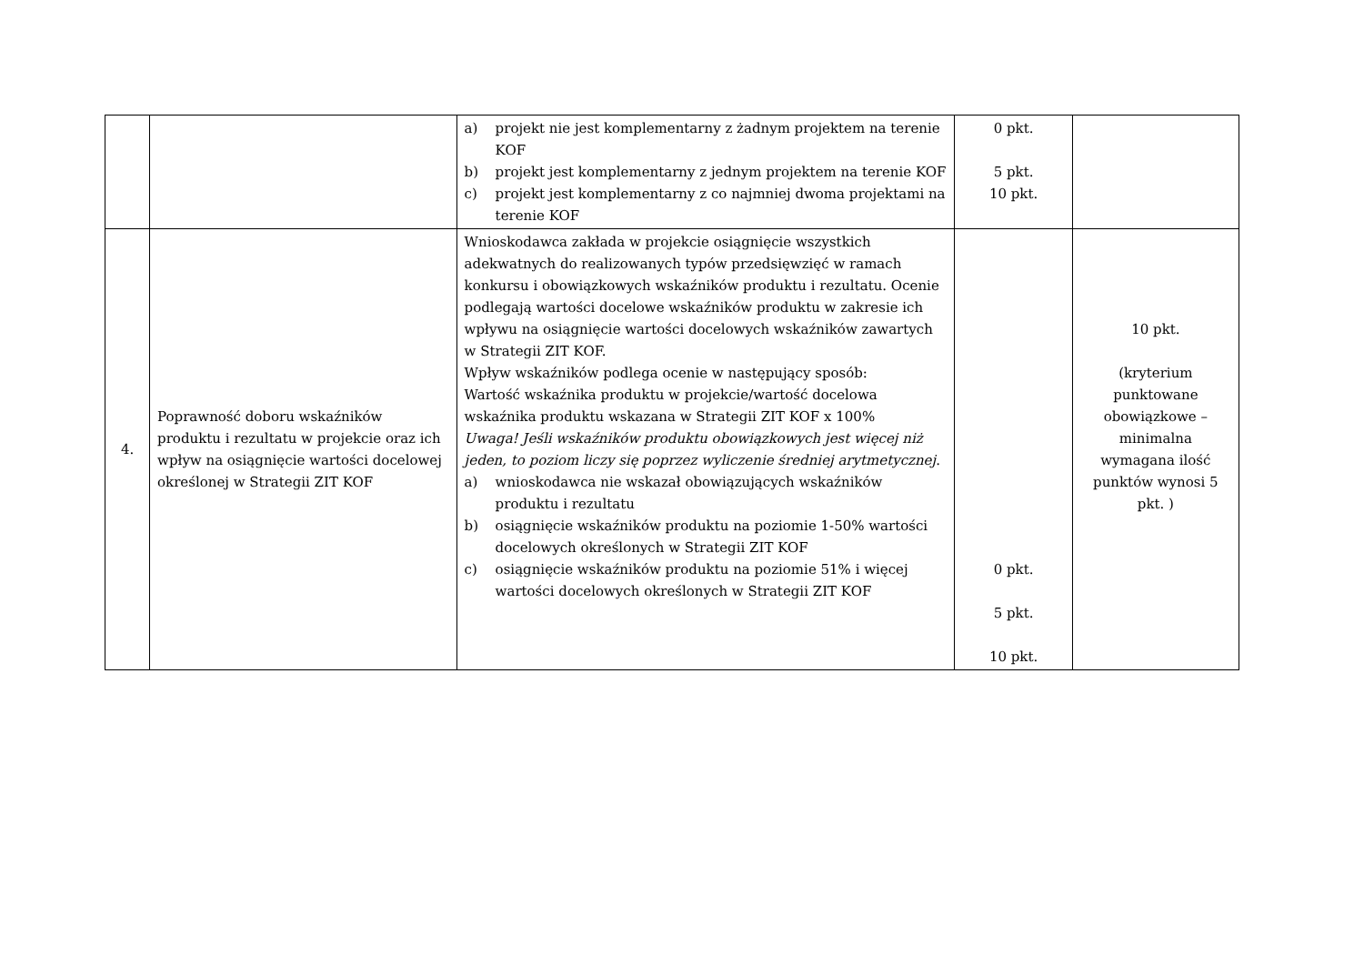| | | a) projekt nie jest komplementarny z żadnym projektem na terenie KOF b) projekt jest komplementarny z jednym projektem na terenie KOF c) projekt jest komplementarny z co najmniej dwoma projektami na terenie KOF | 0 pkt. 5 pkt. 10 pkt. | |
| 4. | Poprawność doboru wskaźników produktu i rezultatu w projekcie oraz ich wpływ na osiągnięcie wartości docelowej określonej w Strategii ZIT KOF | Wnioskodawca zakłada w projekcie osiągnięcie wszystkich adekwatnych do realizowanych typów przedsięwzięć w ramach konkursu i obowiązkowych wskaźników produktu i rezultatu. Ocenie podlegają wartości docelowe wskaźników produktu w zakresie ich wpływu na osiągnięcie wartości docelowych wskaźników zawartych w Strategii ZIT KOF. Wpływ wskaźników podlega ocenie w następujący sposób: Wartość wskaźnika produktu w projekcie/wartość docelowa wskaźnika produktu wskazana w Strategii ZIT KOF x 100% Uwaga! Jeśli wskaźników produktu obowiązkowych jest więcej niż jeden, to poziom liczy się poprzez wyliczenie średniej arytmetycznej . a) wnioskodawca nie wskazał obowiązujących wskaźników produktu i rezultatu b) osiągnięcie wskaźników produktu na poziomie 1-50% wartości docelowych określonych w Strategii ZIT KOF c) osiągnięcie wskaźników produktu na poziomie 51% i więcej wartości docelowych określonych w Strategii ZIT KOF | 0 pkt. 5 pkt. 10 pkt. | 10 pkt. (kryterium punktowane obowiązkowe – minimalna wymagana ilość punktów wynosi 5 pkt. ) |